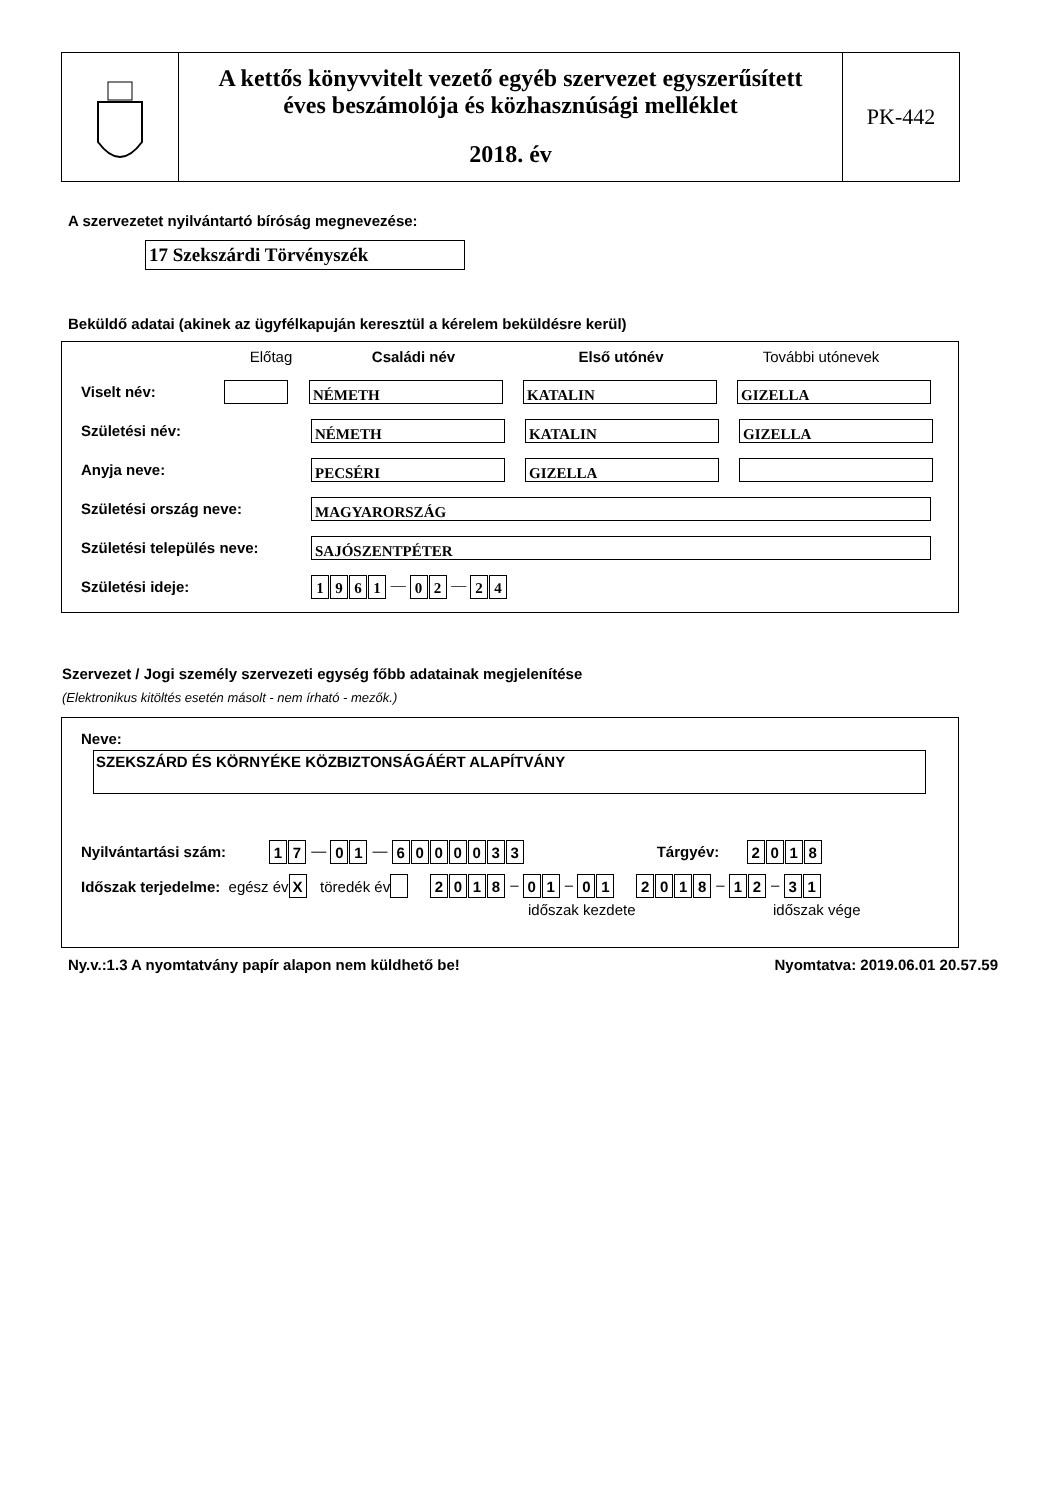A kettős könyvvitelt vezető egyéb szervezet egyszerűsített
éves beszámolója és közhasznúsági melléklet
2018. év
PK-442
A szervezetet nyilvántartó bíróság megnevezése:
17 Szekszárdi Törvényszék
Beküldő adatai (akinek az ügyfélkapuján keresztül a kérelem beküldésre kerül)
Előtag Családi név Első utónév További utónevek
Viselt név: NÉMETH KATALIN GIZELLA
Születési név: NÉMETH KATALIN GIZELLA
Anyja neve: PECSÉRI GIZELLA
Születési ország neve: MAGYARORSZÁG
Születési település neve: SAJÓSZENTPÉTER
Születési ideje: 1961 — 0 2 — 2 4
Szervezet / Jogi személy szervezeti egység főbb adatainak megjelenítése
(Elektronikus kitöltés esetén másolt - nem írható - mezők.)
Neve:
SZEKSZÁRD ÉS KÖRNYÉKE KÖZBIZTONSÁGÁÉRT ALAPÍTVÁNY
Nyilvántartási szám: 1 7 — 0 1 — 6000033 Tárgyév: 2018
Időszak terjedelme: egész év X töredék év 2018 – 0 1 – 0 1 2018 – 1 2 – 3 1
időszak kezdete időszak vége
Ny.v.:1.3 A nyomtatvány papír alapon nem küldhető be! Nyomtatva: 2019.06.01 20.57.59